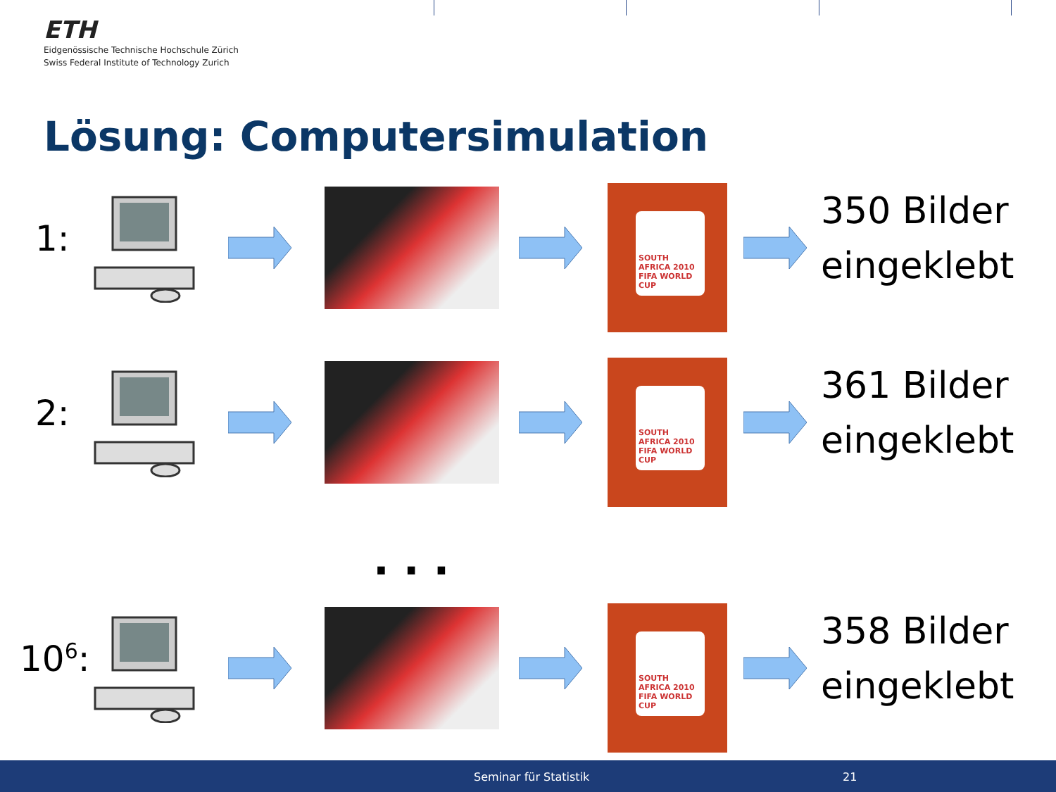ETH
Eidgenössische Technische Hochschule Zürich
Swiss Federal Institute of Technology Zurich
Lösung: Computersimulation
1:
SOUTH AFRICA 2010 FIFA WORLD CUP
350 Bilder
eingeklebt
2:
SOUTH AFRICA 2010 FIFA WORLD CUP
361 Bilder
eingeklebt
...
10<sup>6</sup>:
SOUTH AFRICA 2010 FIFA WORLD CUP
358 Bilder
eingeklebt
Seminar für Statistik 21